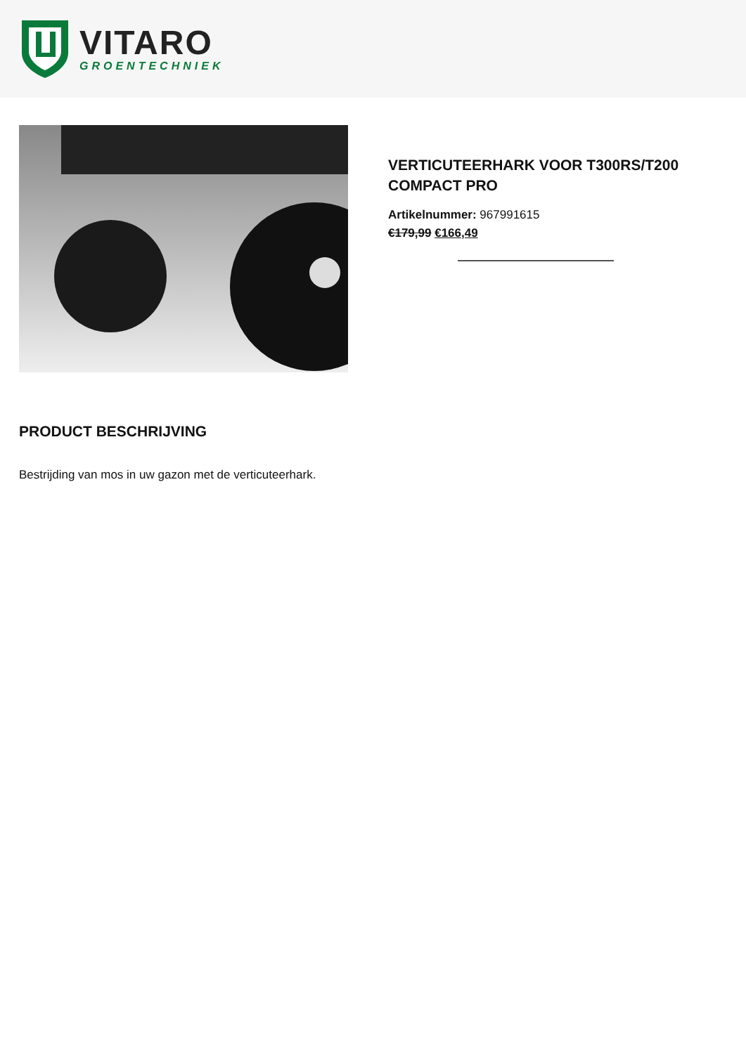VITARO
GROENTECHNIEK
VERTICUTEERHARK VOOR T300RS/T200 COMPACT PRO
Artikelnummer: 967991615
€179,99 €166,49
PRODUCT BESCHRIJVING
Bestrijding van mos in uw gazon met de verticuteerhark.